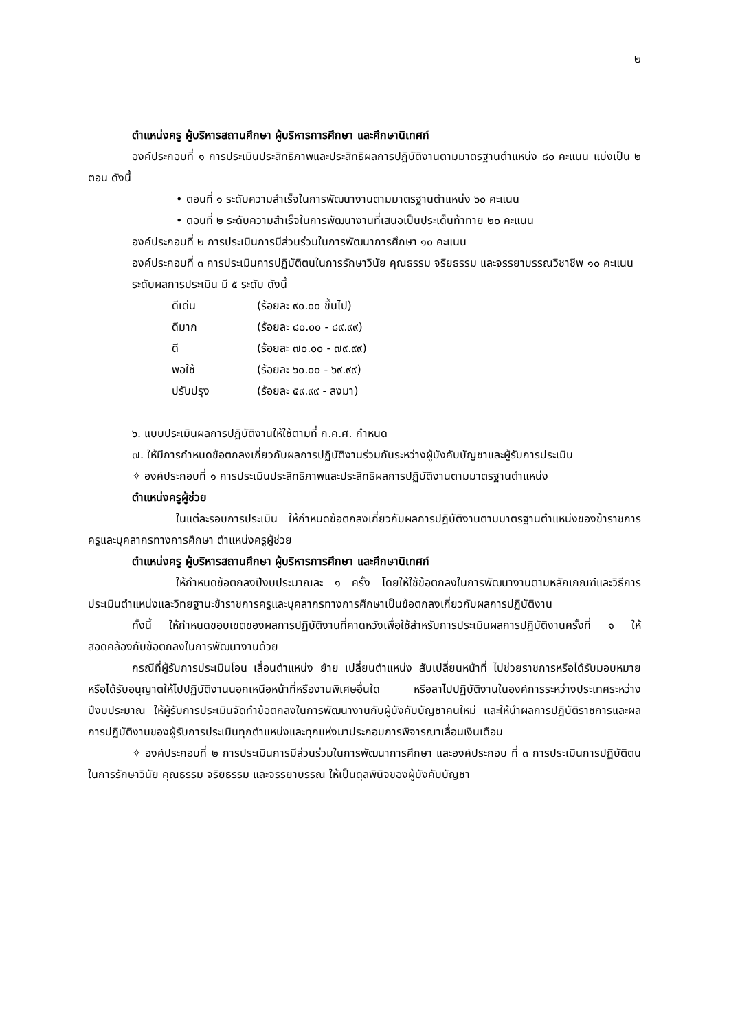๒
ตำแหน่งครู ผู้บริหารสถานศึกษา ผู้บริหารการศึกษา และศึกษานิเทศก์
องค์ประกอบที่ ๑ การประเมินประสิทธิภาพและประสิทธิผลการปฏิบัติงานตามมาตรฐานตำแหน่ง ๘๐ คะแนน แบ่งเป็น ๒ ตอน ดังนี้
• ตอนที่ ๑ ระดับความสำเร็จในการพัฒนางานตามมาตรฐานตำแหน่ง ๖๐ คะแนน
• ตอนที่ ๒ ระดับความสำเร็จในการพัฒนางานที่เสนอเป็นประเด็นท้าทาย ๒๐ คะแนน
องค์ประกอบที่ ๒ การประเมินการมีส่วนร่วมในการพัฒนาการศึกษา ๑๐ คะแนน
องค์ประกอบที่ ๓ การประเมินการปฏิบัติตนในการรักษาวินัย คุณธรรม จริยธรรม และจรรยาบรรณวิชาชีพ ๑๐ คะแนน
ระดับผลการประเมิน มี ๕ ระดับ ดังนี้
| ดีเด่น | (ร้อยละ ๙๐.๐๐ ขึ้นไป) |
| ดีมาก | (ร้อยละ ๘๐.๐๐ - ๘๙.๙๙) |
| ดี | (ร้อยละ ๗๐.๐๐ - ๗๙.๙๙) |
| พอใช้ | (ร้อยละ ๖๐.๐๐ - ๖๙.๙๙) |
| ปรับปรุง | (ร้อยละ ๕๙.๙๙ - ลงมา) |
๖. แบบประเมินผลการปฏิบัติงานให้ใช้ตามที่ ก.ค.ศ. กำหนด
๗. ให้มีการกำหนดข้อตกลงเกี่ยวกับผลการปฏิบัติงานร่วมกันระหว่างผู้บังคับบัญชาและผู้รับการประเมิน
✧ องค์ประกอบที่ ๑ การประเมินประสิทธิภาพและประสิทธิผลการปฏิบัติงานตามมาตรฐานตำแหน่ง
ตำแหน่งครูผู้ช่วย
ในแต่ละรอบการประเมิน ให้กำหนดข้อตกลงเกี่ยวกับผลการปฏิบัติงานตามมาตรฐานตำแหน่งของข้าราชการครูและบุคลากรทางการศึกษา ตำแหน่งครูผู้ช่วย
ตำแหน่งครู ผู้บริหารสถานศึกษา ผู้บริหารการศึกษา และศึกษานิเทศก์
ให้กำหนดข้อตกลงปีงบประมาณละ ๑ ครั้ง โดยให้ใช้ข้อตกลงในการพัฒนางานตามหลักเกณฑ์และวิธีการประเมินตำแหน่งและวิทยฐานะข้าราชการครูและบุคลากรทางการศึกษาเป็นข้อตกลงเกี่ยวกับผลการปฏิบัติงาน
ทั้งนี้ ให้กำหนดขอบเขตของผลการปฏิบัติงานที่คาดหวังเพื่อใช้สำหรับการประเมินผลการปฏิบัติงานครั้งที่ ๑ ให้สอดคล้องกับข้อตกลงในการพัฒนางานด้วย
กรณีที่ผู้รับการประเมินโอน เลื่อนตำแหน่ง ย้าย เปลี่ยนตำแหน่ง สับเปลี่ยนหน้าที่ ไปช่วยราชการหรือได้รับมอบหมายหรือได้รับอนุญาตให้ไปปฏิบัติงานนอกเหนือหน้าที่หรืองานพิเศษอื่นใด หรือลาไปปฏิบัติงานในองค์การระหว่างประเทศระหว่างปีงบประมาณ ให้ผู้รับการประเมินจัดทำข้อตกลงในการพัฒนางานกับผู้บังคับบัญชาคนใหม่ และให้นำผลการปฏิบัติราชการและผลการปฏิบัติงานของผู้รับการประเมินทุกตำแหน่งและทุกแห่งมาประกอบการพิจารณาเลื่อนเงินเดือน
✧ องค์ประกอบที่ ๒ การประเมินการมีส่วนร่วมในการพัฒนาการศึกษา และองค์ประกอบ ที่ ๓ การประเมินการปฏิบัติตนในการรักษาวินัย คุณธรรม จริยธรรม และจรรยาบรรณ ให้เป็นดุลพินิจของผู้บังคับบัญชา